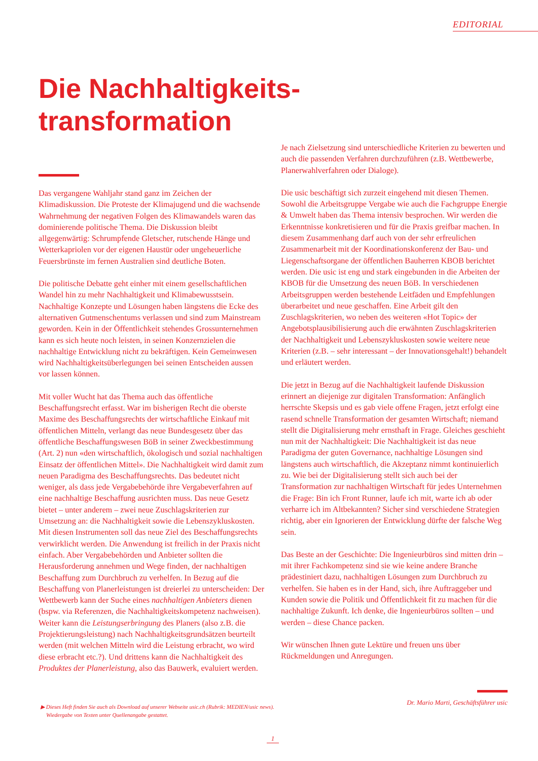EDITORIAL
Die Nachhaltigkeits-
transformation
Das vergangene Wahljahr stand ganz im Zeichen der Klimadiskussion. Die Proteste der Klimajugend und die wachsende Wahrnehmung der negativen Folgen des Klimawandels waren das dominierende politische Thema. Die Diskussion bleibt allgegenwärtig: Schrumpfende Gletscher, rutschende Hänge und Wetterkapriolen vor der eigenen Haustür oder ungeheuerliche Feuersbrünste im fernen Australien sind deutliche Boten.
Die politische Debatte geht einher mit einem gesellschaftlichen Wandel hin zu mehr Nachhaltigkeit und Klimabewusstsein. Nachhaltige Konzepte und Lösungen haben längstens die Ecke des alternativen Gutmenschentums verlassen und sind zum Mainstream geworden. Kein in der Öffentlichkeit stehendes Grossunternehmen kann es sich heute noch leisten, in seinen Konzernzielen die nachhaltige Entwicklung nicht zu bekräftigen. Kein Gemeinwesen wird Nachhaltigkeitsüberlegungen bei seinen Entscheiden aussen vor lassen können.
Mit voller Wucht hat das Thema auch das öffentliche Beschaffungsrecht erfasst. War im bisherigen Recht die oberste Maxime des Beschaffungsrechts der wirtschaftliche Einkauf mit öffentlichen Mitteln, verlangt das neue Bundesgesetz über das öffentliche Beschaffungswesen BöB in seiner Zweckbestimmung (Art. 2) nun «den wirtschaftlich, ökologisch und sozial nachhaltigen Einsatz der öffentlichen Mittel». Die Nachhaltigkeit wird damit zum neuen Paradigma des Beschaffungsrechts. Das bedeutet nicht weniger, als dass jede Vergabebehörde ihre Vergabeverfahren auf eine nachhaltige Beschaffung ausrichten muss. Das neue Gesetz bietet – unter anderem – zwei neue Zuschlagskriterien zur Umsetzung an: die Nachhaltigkeit sowie die Lebenszykluskosten. Mit diesen Instrumenten soll das neue Ziel des Beschaffungsrechts verwirklicht werden. Die Anwendung ist freilich in der Praxis nicht einfach. Aber Vergabebehörden und Anbieter sollten die Herausforderung annehmen und Wege finden, der nachhaltigen Beschaffung zum Durchbruch zu verhelfen. In Bezug auf die Beschaffung von Planerleistungen ist dreierlei zu unterscheiden: Der Wettbewerb kann der Suche eines nachhaltigen Anbieters dienen (bspw. via Referenzen, die Nachhaltigkeitskompetenz nachweisen). Weiter kann die Leistungserbringung des Planers (also z.B. die Projektierungsleistung) nach Nachhaltigkeitsgrundsätzen beurteilt werden (mit welchen Mitteln wird die Leistung erbracht, wo wird diese erbracht etc.?). Und drittens kann die Nachhaltigkeit des Produktes der Planerleistung, also das Bauwerk, evaluiert werden.
Je nach Zielsetzung sind unterschiedliche Kriterien zu bewerten und auch die passenden Verfahren durchzuführen (z.B. Wettbewerbe, Planerwahlverfahren oder Dialoge).
Die usic beschäftigt sich zurzeit eingehend mit diesen Themen. Sowohl die Arbeitsgruppe Vergabe wie auch die Fachgruppe Energie & Umwelt haben das Thema intensiv besprochen. Wir werden die Erkenntnisse konkretisieren und für die Praxis greifbar machen. In diesem Zusammenhang darf auch von der sehr erfreulichen Zusammenarbeit mit der Koordinationskonferenz der Bau- und Liegenschaftsorgane der öffentlichen Bauherren KBOB berichtet werden. Die usic ist eng und stark eingebunden in die Arbeiten der KBOB für die Umsetzung des neuen BöB. In verschiedenen Arbeitsgruppen werden bestehende Leitfäden und Empfehlungen überarbeitet und neue geschaffen. Eine Arbeit gilt den Zuschlagskriterien, wo neben des weiteren «Hot Topic» der Angebotsplausibilisierung auch die erwähnten Zuschlagskriterien der Nachhaltigkeit und Lebenszykluskosten sowie weitere neue Kriterien (z.B. – sehr interessant – der Innovationsgehalt!) behandelt und erläutert werden.
Die jetzt in Bezug auf die Nachhaltigkeit laufende Diskussion erinnert an diejenige zur digitalen Transformation: Anfänglich herrschte Skepsis und es gab viele offene Fragen, jetzt erfolgt eine rasend schnelle Transformation der gesamten Wirtschaft; niemand stellt die Digitalisierung mehr ernsthaft in Frage. Gleiches geschieht nun mit der Nachhaltigkeit: Die Nachhaltigkeit ist das neue Paradigma der guten Governance, nachhaltige Lösungen sind längstens auch wirtschaftlich, die Akzeptanz nimmt kontinuierlich zu. Wie bei der Digitalisierung stellt sich auch bei der Transformation zur nachhaltigen Wirtschaft für jedes Unternehmen die Frage: Bin ich Front Runner, laufe ich mit, warte ich ab oder verharre ich im Altbekannten? Sicher sind verschiedene Strategien richtig, aber ein Ignorieren der Entwicklung dürfte der falsche Weg sein.
Das Beste an der Geschichte: Die Ingenieurbüros sind mitten drin – mit ihrer Fachkompetenz sind sie wie keine andere Branche prädestiniert dazu, nachhaltigen Lösungen zum Durchbruch zu verhelfen. Sie haben es in der Hand, sich, ihre Auftraggeber und Kunden sowie die Politik und Öffentlichkeit fit zu machen für die nachhaltige Zukunft. Ich denke, die Ingenieurbüros sollten – und werden – diese Chance packen.
Wir wünschen Ihnen gute Lektüre und freuen uns über Rückmeldungen und Anregungen.
Dr. Mario Marti, Geschäftsführer usic
▶ Dieses Heft finden Sie auch als Download auf unserer Webseite usic.ch (Rubrik: MEDIEN/usic news).
Wiedergabe von Texten unter Quellenangabe gestattet.
1